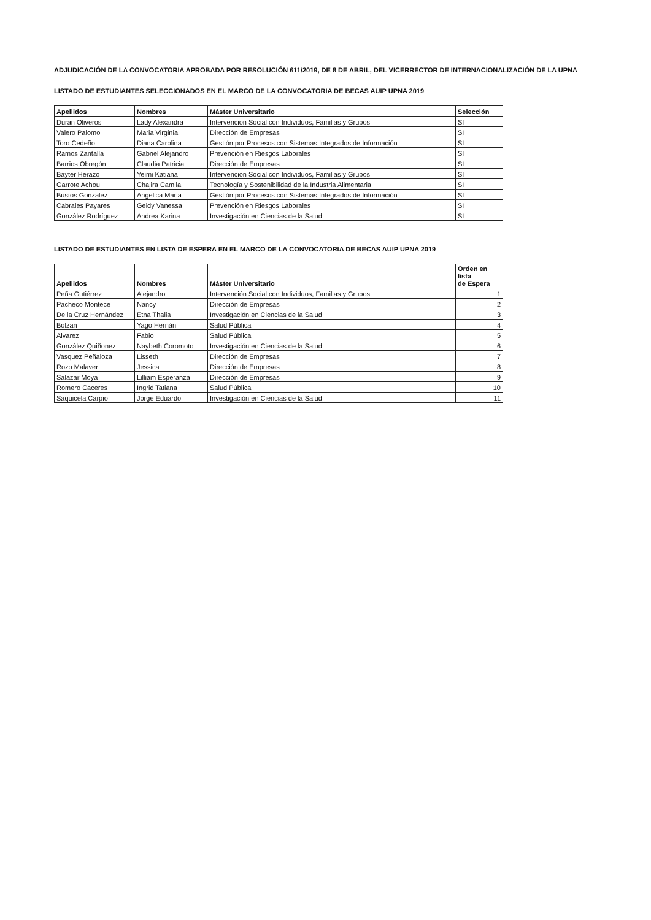ADJUDICACIÓN DE LA CONVOCATORIA APROBADA POR RESOLUCIÓN 611/2019, DE 8 DE ABRIL, DEL VICERRECTOR DE INTERNACIONALIZACIÓN DE LA UPNA
LISTADO DE ESTUDIANTES SELECCIONADOS EN EL MARCO DE LA CONVOCATORIA DE BECAS AUIP UPNA 2019
| Apellidos | Nombres | Máster Universitario | Selección |
| --- | --- | --- | --- |
| Durán Oliveros | Lady Alexandra | Intervención Social con Individuos, Familias y Grupos | SI |
| Valero Palomo | Maria Virginia | Dirección de Empresas | SI |
| Toro Cedeño | Diana Carolina | Gestión por Procesos con Sistemas Integrados de Información | SI |
| Ramos Zantalla | Gabriel Alejandro | Prevención en Riesgos Laborales | SI |
| Barrios Obregón | Claudia Patricia | Dirección de Empresas | SI |
| Bayter Herazo | Yeimi Katiana | Intervención Social con Individuos, Familias y Grupos | SI |
| Garrote Achou | Chajira Camila | Tecnología y Sostenibilidad de la Industria Alimentaria | SI |
| Bustos Gonzalez | Angelica Maria | Gestión por Procesos con Sistemas Integrados de Información | SI |
| Cabrales Payares | Geidy Vanessa | Prevención en Riesgos Laborales | SI |
| González Rodríguez | Andrea Karina | Investigación en Ciencias de la Salud | SI |
LISTADO DE ESTUDIANTES EN LISTA DE ESPERA EN EL MARCO DE LA CONVOCATORIA DE BECAS AUIP UPNA 2019
| Apellidos | Nombres | Máster Universitario | Orden en lista de Espera |
| --- | --- | --- | --- |
| Peña Gutiérrez | Alejandro | Intervención Social con Individuos, Familias y Grupos | 1 |
| Pacheco Montece | Nancy | Dirección de Empresas | 2 |
| De la Cruz Hernández | Etna Thalia | Investigación en Ciencias de la Salud | 3 |
| Bolzan | Yago Hernán | Salud Pública | 4 |
| Alvarez | Fabio | Salud Pública | 5 |
| González Quiñonez | Naybeth Coromoto | Investigación en Ciencias de la Salud | 6 |
| Vasquez Peñaloza | Lisseth | Dirección de Empresas | 7 |
| Rozo Malaver | Jessica | Dirección de Empresas | 8 |
| Salazar Moya | Lilliam Esperanza | Dirección de Empresas | 9 |
| Romero Caceres | Ingrid Tatiana | Salud Pública | 10 |
| Saquicela Carpio | Jorge Eduardo | Investigación en Ciencias de la Salud | 11 |